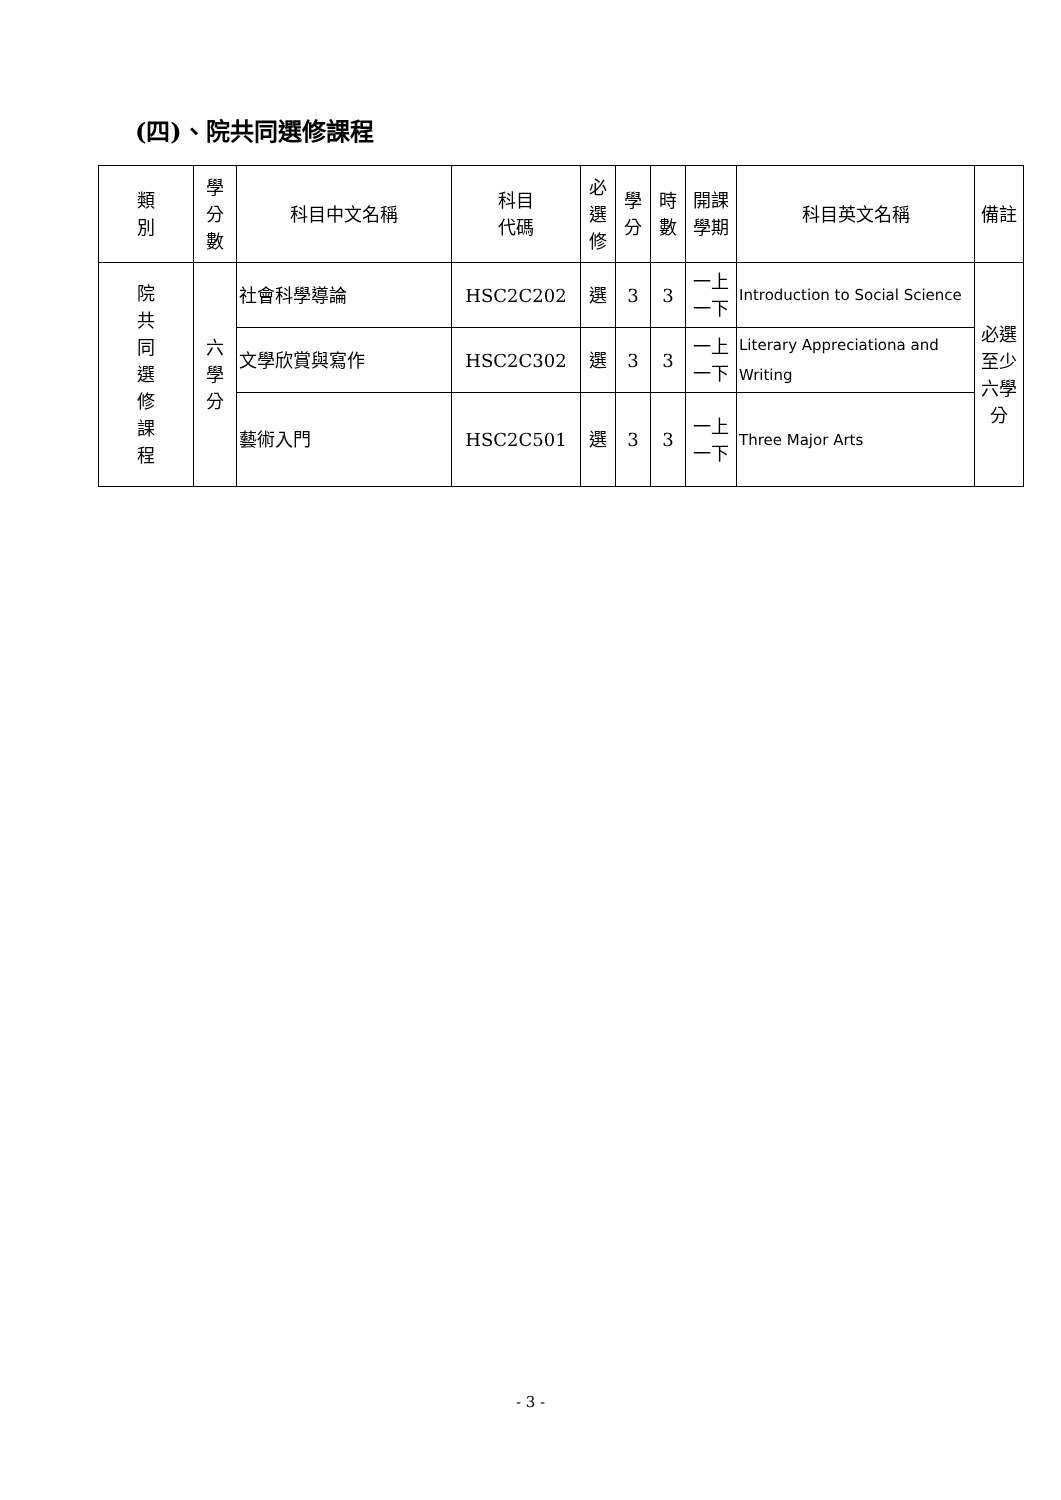(四)、院共同選修課程
| 類 別 | 學 分 數 | 科目中文名稱 | 科目 代碼 | 必 選 修 | 學 分 | 時 數 | 開課 學期 | 科目英文名稱 | 備註 |
| --- | --- | --- | --- | --- | --- | --- | --- | --- | --- |
| 院 共 同 選 修 課 程 | 六 學 分 | 社會科學導論 | HSC2C202 | 選 | 3 | 3 | 一上 一下 | Introduction to Social Science | 必選 至少 六學 分 |
| | | 文學欣賞與寫作 | HSC2C302 | 選 | 3 | 3 | 一上 一下 | Literary Appreciationa and Writing | |
| | | 藝術入門 | HSC2C501 | 選 | 3 | 3 | 一上 一下 | Three Major Arts | |
- 3 -